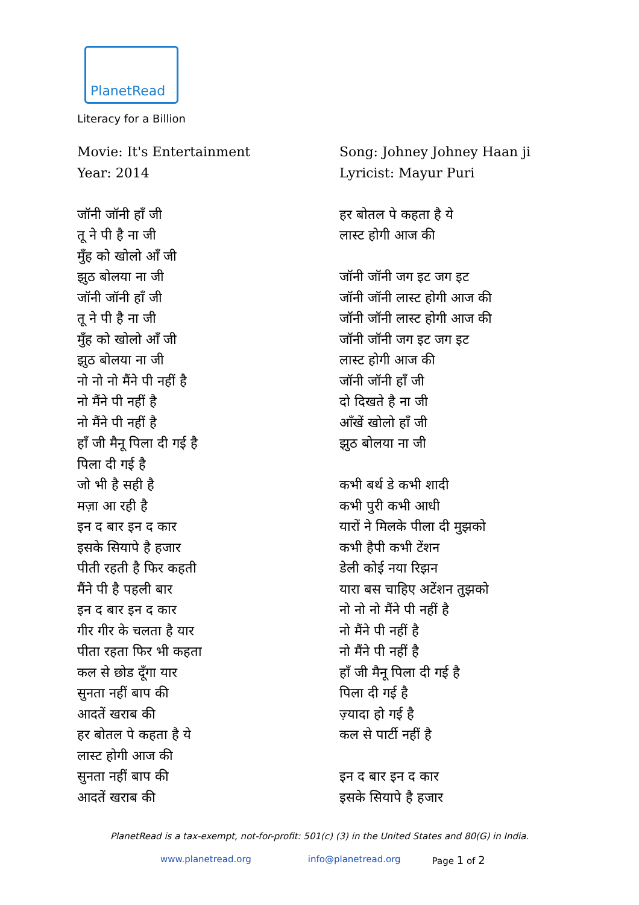PlanetRead
Literacy for a Billion
Movie: It's Entertainment
Year: 2014
जॉनी जॉनी हाँ जी
तू ने पी है ना जी
मुँह को खोलो आँ जी
झुठ बोलया ना जी
जॉनी जॉनी हाँ जी
तू ने पी है ना जी
मुँह को खोलो आँ जी
झुठ बोलया ना जी
नो नो नो मैंने पी नहीं है
नो मैंने पी नहीं है
नो मैंने पी नहीं है
हाँ जी मैनू पिला दी गई है
पिला दी गई है
जो भी है सही है
मज़ा आ रही है
इन द बार इन द कार
इसके सियापे है हजार
पीती रहती है फिर कहती
मैंने पी है पहली बार
इन द बार इन द कार
गीर गीर के चलता है यार
पीता रहता फिर भी कहता
कल से छोड दूँगा यार
सुनता नहीं बाप की
आदतें खराब की
हर बोतल पे कहता है ये
लास्ट होगी आज की
सुनता नहीं बाप की
आदतें खराब की
Song: Johney Johney Haan ji
Lyricist: Mayur Puri
हर बोतल पे कहता है ये
लास्ट होगी आज की
जॉनी जॉनी जग इट जग इट
जॉनी जॉनी लास्ट होगी आज की
जॉनी जॉनी लास्ट होगी आज की
जॉनी जॉनी जग इट जग इट
लास्ट होगी आज की
जॉनी जॉनी हाँ जी
दो दिखते है ना जी
आँखें खोलो हाँ जी
झुठ बोलया ना जी
कभी बर्थ डे कभी शादी
कभी पुरी कभी आधी
यारों ने मिलके पीला दी मुझको
कभी हैपी कभी टेंशन
डेली कोई नया रिझन
यारा बस चाहिए अटेंशन तुझको
नो नो नो मैंने पी नहीं है
नो मैंने पी नहीं है
नो मैंने पी नहीं है
हाँ जी मैनू पिला दी गई है
पिला दी गई है
ज़्यादा हो गई है
कल से पार्टी नहीं है
इन द बार इन द कार
इसके सियापे है हजार
PlanetRead is a tax-exempt, not-for-profit: 501(c) (3) in the United States and 80(G) in India.
www.planetread.org info@planetread.org Page 1 of 2